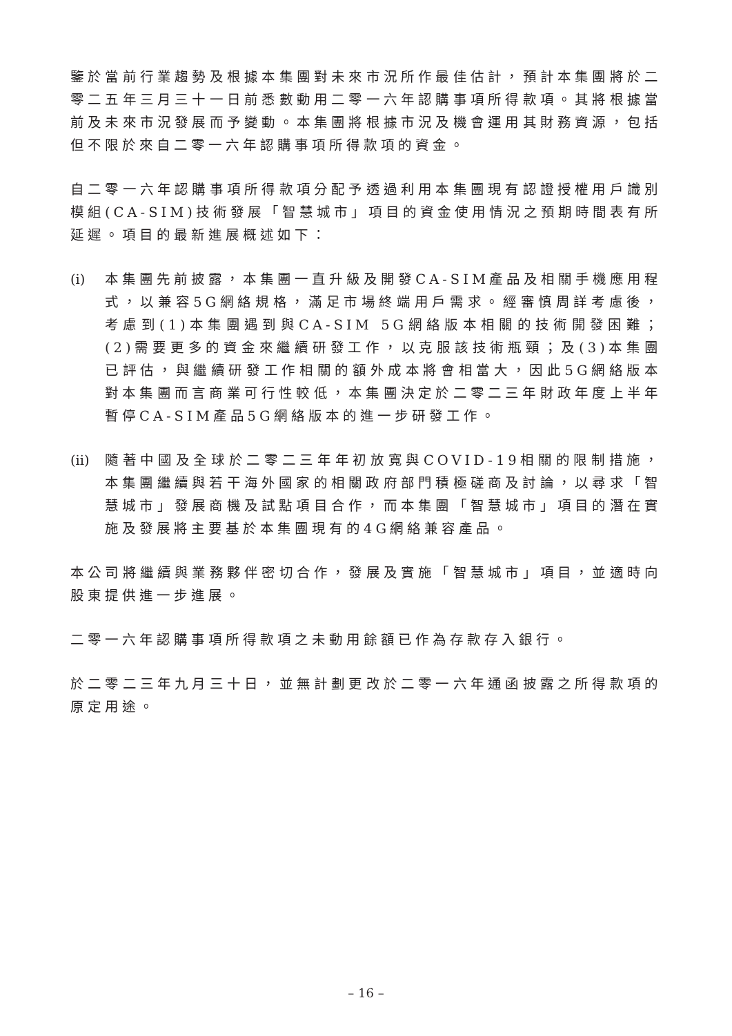鑒於當前行業趨勢及根據本集團對未來市況所作最佳估計，預計本集團將於二零二五年三月三十一日前悉數動用二零一六年認購事項所得款項。其將根據當前及未來市況發展而予變動。本集團將根據市況及機會運用其財務資源，包括但不限於來自二零一六年認購事項所得款項的資金。
自二零一六年認購事項所得款項分配予透過利用本集團現有認證授權用戶識別模組(CA-SIM)技術發展「智慧城市」項目的資金使用情況之預期時間表有所延遲。項目的最新進展概述如下：
(i)
本集團先前披露，本集團一直升級及開發CA-SIM產品及相關手機應用程式，以兼容5G網絡規格，滿足市場終端用戶需求。經審慎周詳考慮後，考慮到(1)本集團遇到與CA-SIM 5G網絡版本相關的技術開發困難；(2)需要更多的資金來繼續研發工作，以克服該技術瓶頸；及(3)本集團已評估，與繼續研發工作相關的額外成本將會相當大，因此5G網絡版本對本集團而言商業可行性較低，本集團決定於二零二三年財政年度上半年暫停CA-SIM產品5G網絡版本的進一步研發工作。
(ii)
隨著中國及全球於二零二三年年初放寬與COVID-19相關的限制措施，本集團繼續與若干海外國家的相關政府部門積極磋商及討論，以尋求「智慧城市」發展商機及試點項目合作，而本集團「智慧城市」項目的潛在實施及發展將主要基於本集團現有的4G網絡兼容產品。
本公司將繼續與業務夥伴密切合作，發展及實施「智慧城市」項目，並適時向股東提供進一步進展。
二零一六年認購事項所得款項之未動用餘額已作為存款存入銀行。
於二零二三年九月三十日，並無計劃更改於二零一六年通函披露之所得款項的原定用途。
– 16 –